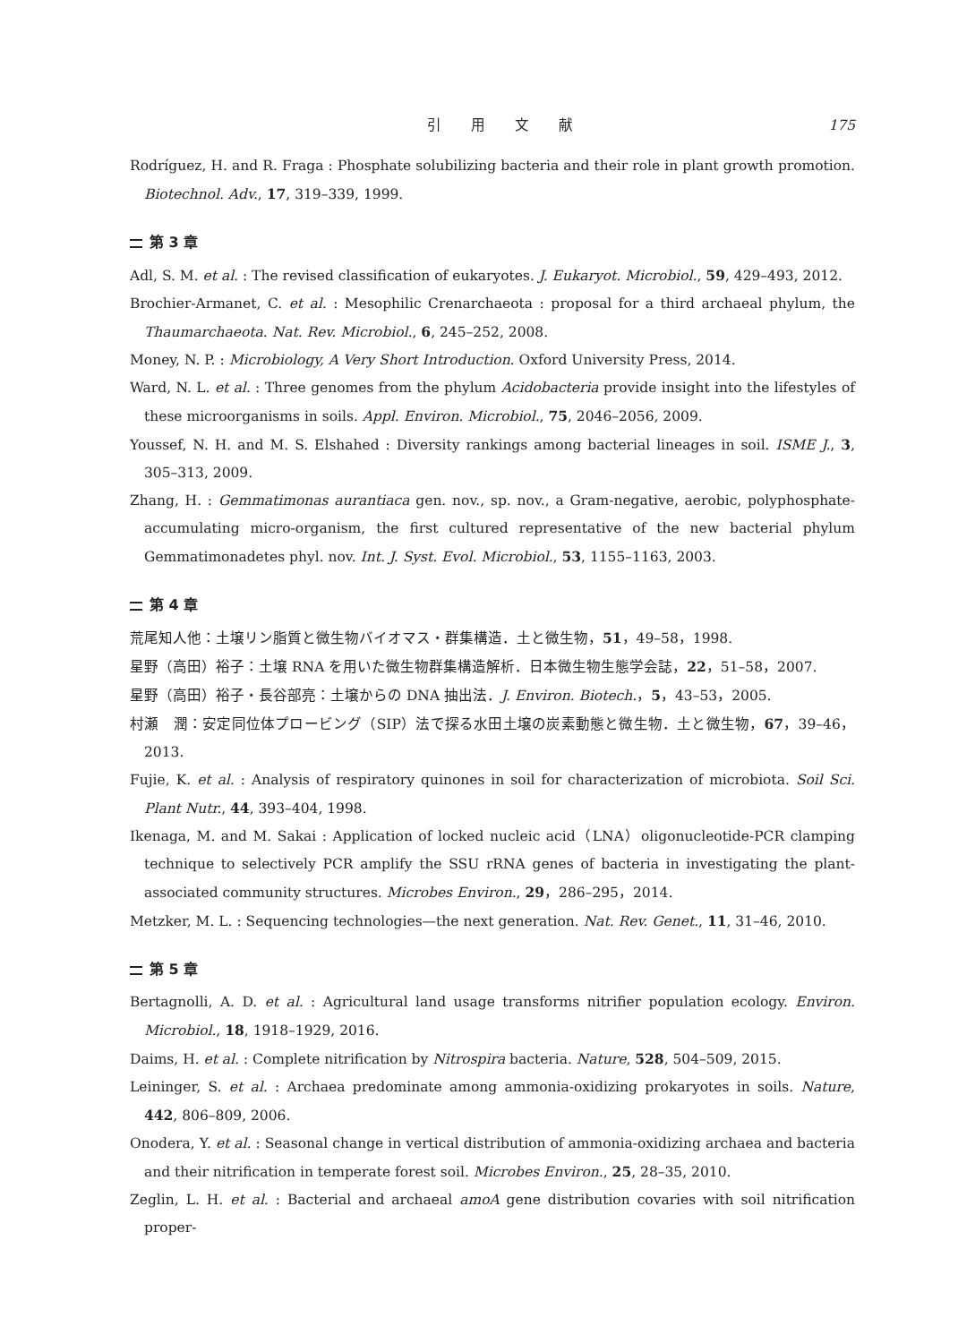引 用 文 献 175
Rodríguez, H. and R. Fraga : Phosphate solubilizing bacteria and their role in plant growth promotion. Biotechnol. Adv., 17, 319–339, 1999.
第 3 章
Adl, S. M. et al. : The revised classification of eukaryotes. J. Eukaryot. Microbiol., 59, 429–493, 2012.
Brochier-Armanet, C. et al. : Mesophilic Crenarchaeota : proposal for a third archaeal phylum, the Thaumarchaeota. Nat. Rev. Microbiol., 6, 245–252, 2008.
Money, N. P. : Microbiology, A Very Short Introduction. Oxford University Press, 2014.
Ward, N. L. et al. : Three genomes from the phylum Acidobacteria provide insight into the lifestyles of these microorganisms in soils. Appl. Environ. Microbiol., 75, 2046–2056, 2009.
Youssef, N. H. and M. S. Elshahed : Diversity rankings among bacterial lineages in soil. ISME J., 3, 305–313, 2009.
Zhang, H. : Gemmatimonas aurantiaca gen. nov., sp. nov., a Gram-negative, aerobic, polyphosphate- accumulating micro-organism, the first cultured representative of the new bacterial phylum Gemmatimonadetes phyl. nov. Int. J. Syst. Evol. Microbiol., 53, 1155–1163, 2003.
第 4 章
荒尾知人他：土壌リン脂質と微生物バイオマス・群集構造．土と微生物，51，49–58，1998.
星野（高田）裕子：土壌 RNA を用いた微生物群集構造解析．日本微生物生態学会誌，22，51–58，2007.
星野（高田）裕子・長谷部亮：土壌からの DNA 抽出法．J. Environ. Biotech.，5，43–53，2005.
村瀬　潤：安定同位体プロービング（SIP）法で探る水田土壌の炭素動態と微生物．土と微生物，67，39–46，2013.
Fujie, K. et al. : Analysis of respiratory quinones in soil for characterization of microbiota. Soil Sci. Plant Nutr., 44, 393–404, 1998.
Ikenaga, M. and M. Sakai : Application of locked nucleic acid（LNA）oligonucleotide-PCR clamping technique to selectively PCR amplify the SSU rRNA genes of bacteria in investigating the plant-associated community structures. Microbes Environ., 29，286–295，2014.
Metzker, M. L. : Sequencing technologies—the next generation. Nat. Rev. Genet., 11, 31–46, 2010.
第 5 章
Bertagnolli, A. D. et al. : Agricultural land usage transforms nitrifier population ecology. Environ. Microbiol., 18, 1918–1929, 2016.
Daims, H. et al. : Complete nitrification by Nitrospira bacteria. Nature, 528, 504–509, 2015.
Leininger, S. et al. : Archaea predominate among ammonia-oxidizing prokaryotes in soils. Nature, 442, 806–809, 2006.
Onodera, Y. et al. : Seasonal change in vertical distribution of ammonia-oxidizing archaea and bacteria and their nitrification in temperate forest soil. Microbes Environ., 25, 28–35, 2010.
Zeglin, L. H. et al. : Bacterial and archaeal amoA gene distribution covaries with soil nitrification proper-